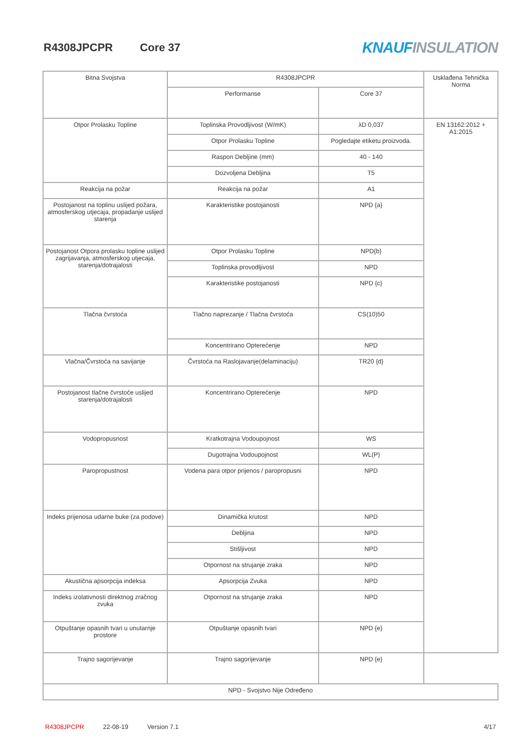R4308JPCPR Core 37
KNAUF INSULATION
| Bitna Svojstva | R4308JPCPR | | Usklađena Tehnička Norma |
| | Performanse | Core 37 | |
| Otpor Prolasku Topline | Toplinska Provodljivost (W/mK) | λD 0,037 | EN 13162:2012 + A1:2015 |
| | Otpor Prolasku Topline | Pogledajte etiketu proizvoda. | |
| | Raspon Debljine (mm) | 40 - 140 | |
| | Dozvoljena Debljina | T5 | |
| Reakcija na požar | Reakcija na požar | A1 | |
| Postojanost na toplinu uslijed požara, atmosferskog utjecaja, propadanje uslijed starenja | Karakteristike postojanosti | NPD {a} | |
| Postojanost Otpora prolasku topline uslijed zagrijavanja, atmosferskog utjecaja, starenja/dotrajalosti | Otpor Prolasku Topline | NPD{b} | |
| | Toplinska provodljivost | NPD | |
| | Karakteristike postojanosti | NPD {c} | |
| Tlačna čvrstoća | Tlačno naprezanje / Tlačna čvrstoća | CS(10)50 | |
| | Koncentrirano Opterećenje | NPD | |
| Vlačna/Čvrstoća na savijanje | Čvrstoća na Raslojavanje(delaminaciju) | TR20 {d} | |
| Postojanost tlačne čvrstoće uslijed starenja/dotrajalosti | Koncentrirano Opterećenje | NPD | |
| Vodopropusnost | Kratkotrajna Vodoupojnost | WS | |
| | Dugotrajna Vodoupojnost | WL(P) | |
| Paropropustnost | Vodena para otpor prijenos / paropropusni | NPD | |
| Indeks prijenosa udarne buke (za podove) | Dinamička krutost | NPD | |
| | Debljina | NPD | |
| | Stišljivost | NPD | |
| | Otpornost na strujanje zraka | NPD | |
| Akustična apsorpcija indeksa | Apsorpcija Zvuka | NPD | |
| Indeks izolativnosti direktnog zračnog zvuka | Otpornost na strujanje zraka | NPD | |
| Otpuštanje opasnih tvari u unutarnje prostore | Otpuštanje opasnih tvari | NPD {e} | |
| Trajno sagorijevanje | Trajno sagorijevanje | NPD {e} | |
| NPD - Svojstvo Nije Određeno | | | |
R4308JPCPR 22-08-19 Version 7.1 4/17